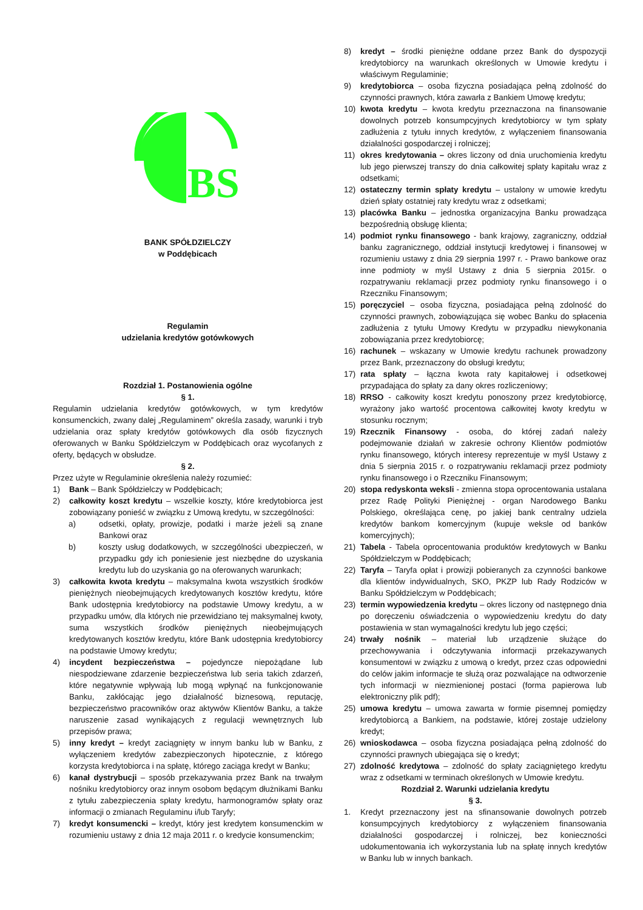BS
BANK SPÓŁDZIELCZY
w Poddębicach
Regulamin
udzielania kredytów gotówkowych
Rozdział 1. Postanowienia ogólne
§ 1.
Regulamin udzielania kredytów gotówkowych, w tym kredytów konsumenckich, zwany dalej „Regulaminem” określa zasady, warunki i tryb udzielania oraz spłaty kredytów gotówkowych dla osób fizycznych oferowanych w Banku Spółdzielczym w Poddębicach oraz wycofanych z oferty, będących w obsłudze.
§ 2.
Przez użyte w Regulaminie określenia należy rozumieć:
1) Bank – Bank Spółdzielczy w Poddębicach;
2) całkowity koszt kredytu – wszelkie koszty, które kredytobiorca jest zobowiązany ponieść w związku z Umową kredytu, w szczególności:
a) odsetki, opłaty, prowizje, podatki i marże jeżeli są znane Bankowi oraz
b) koszty usług dodatkowych, w szczególności ubezpieczeń, w przypadku gdy ich poniesienie jest niezbędne do uzyskania kredytu lub do uzyskania go na oferowanych warunkach;
3) całkowita kwota kredytu – maksymalna kwota wszystkich środków pieniężnych nieobejmujących kredytowanych kosztów kredytu, które Bank udostępnia kredytobiorcy na podstawie Umowy kredytu, a w przypadku umów, dla których nie przewidziano tej maksymalnej kwoty, suma wszystkich środków pieniężnych nieobejmujących kredytowanych kosztów kredytu, które Bank udostępnia kredytobiorcy na podstawie Umowy kredytu;
4) incydent bezpieczeństwa – pojedyncze niepożądane lub niespodziewane zdarzenie bezpieczeństwa lub seria takich zdarzeń, które negatywnie wpływają lub mogą wpłynąć na funkcjonowanie Banku, zakłócając jego działalność biznesową, reputację, bezpieczeństwo pracowników oraz aktywów Klientów Banku, a także naruszenie zasad wynikających z regulacji wewnętrznych lub przepisów prawa;
5) inny kredyt – kredyt zaciągnięty w innym banku lub w Banku, z wyłączeniem kredytów zabezpieczonych hipotecznie, z którego korzysta kredytobiorca i na spłatę, którego zaciąga kredyt w Banku;
6) kanał dystrybucji – sposób przekazywania przez Bank na trwałym nośniku kredytobiorcy oraz innym osobom będącym dłużnikami Banku z tytułu zabezpieczenia spłaty kredytu, harmonogramów spłaty oraz informacji o zmianach Regulaminu i/lub Taryfy;
7) kredyt konsumencki – kredyt, który jest kredytem konsumenckim w rozumieniu ustawy z dnia 12 maja 2011 r. o kredycie konsumenckim;
8) kredyt – środki pieniężne oddane przez Bank do dyspozycji kredytobiorcy na warunkach określonych w Umowie kredytu i właściwym Regulaminie;
9) kredytobiorca – osoba fizyczna posiadająca pełną zdolność do czynności prawnych, która zawarła z Bankiem Umowę kredytu;
10) kwota kredytu – kwota kredytu przeznaczona na finansowanie dowolnych potrzeb konsumpcyjnych kredytobiorcy w tym spłaty zadłużenia z tytułu innych kredytów, z wyłączeniem finansowania działalności gospodarczej i rolniczej;
11) okres kredytowania – okres liczony od dnia uruchomienia kredytu lub jego pierwszej transzy do dnia całkowitej spłaty kapitału wraz z odsetkami;
12) ostateczny termin spłaty kredytu – ustalony w umowie kredytu dzień spłaty ostatniej raty kredytu wraz z odsetkami;
13) placówka Banku – jednostka organizacyjna Banku prowadząca bezpośrednią obsługę klienta;
14) podmiot rynku finansowego - bank krajowy, zagraniczny, oddział banku zagranicznego, oddział instytucji kredytowej i finansowej w rozumieniu ustawy z dnia 29 sierpnia 1997 r. - Prawo bankowe oraz inne podmioty w myśl Ustawy z dnia 5 sierpnia 2015r. o rozpatrywaniu reklamacji przez podmioty rynku finansowego i o Rzeczniku Finansowym;
15) poręczyciel – osoba fizyczna, posiadająca pełną zdolność do czynności prawnych, zobowiązująca się wobec Banku do spłacenia zadłużenia z tytułu Umowy Kredytu w przypadku niewykonania zobowiązania przez kredytobiorcę;
16) rachunek – wskazany w Umowie kredytu rachunek prowadzony przez Bank, przeznaczony do obsługi kredytu;
17) rata spłaty – łączna kwota raty kapitałowej i odsetkowej przypadająca do spłaty za dany okres rozliczeniowy;
18) RRSO - całkowity koszt kredytu ponoszony przez kredytobiorcę, wyrażony jako wartość procentowa całkowitej kwoty kredytu w stosunku rocznym;
19) Rzecznik Finansowy - osoba, do której zadań należy podejmowanie działań w zakresie ochrony Klientów podmiotów rynku finansowego, których interesy reprezentuje w myśl Ustawy z dnia 5 sierpnia 2015 r. o rozpatrywaniu reklamacji przez podmioty rynku finansowego i o Rzeczniku Finansowym;
20) stopa redyskonta weksli - zmienna stopa oprocentowania ustalana przez Radę Polityki Pieniężnej - organ Narodowego Banku Polskiego, określająca cenę, po jakiej bank centralny udziela kredytów bankom komercyjnym (kupuje weksle od banków komercyjnych);
21) Tabela - Tabela oprocentowania produktów kredytowych w Banku Spółdzielczym w Poddębicach;
22) Taryfa – Taryfa opłat i prowizji pobieranych za czynności bankowe dla klientów indywidualnych, SKO, PKZP lub Rady Rodziców w Banku Spółdzielczym w Poddębicach;
23) termin wypowiedzenia kredytu – okres liczony od następnego dnia po doręczeniu oświadczenia o wypowiedzeniu kredytu do daty postawienia w stan wymagalności kredytu lub jego części;
24) trwały nośnik – materiał lub urządzenie służące do przechowywania i odczytywania informacji przekazywanych konsumentowi w związku z umową o kredyt, przez czas odpowiedni do celów jakim informacje te służą oraz pozwalające na odtworzenie tych informacji w niezmienionej postaci (forma papierowa lub elektroniczny plik pdf);
25) umowa kredytu – umowa zawarta w formie pisemnej pomiędzy kredytobiorcą a Bankiem, na podstawie, której zostaje udzielony kredyt;
26) wnioskodawca – osoba fizyczna posiadająca pełną zdolność do czynności prawnych ubiegająca się o kredyt;
27) zdolność kredytowa – zdolność do spłaty zaciągniętego kredytu wraz z odsetkami w terminach określonych w Umowie kredytu.
Rozdział 2. Warunki udzielania kredytu
§ 3.
1. Kredyt przeznaczony jest na sfinansowanie dowolnych potrzeb konsumpcyjnych kredytobiorcy z wyłączeniem finansowania działalności gospodarczej i rolniczej, bez konieczności udokumentowania ich wykorzystania lub na spłatę innych kredytów w Banku lub w innych bankach.